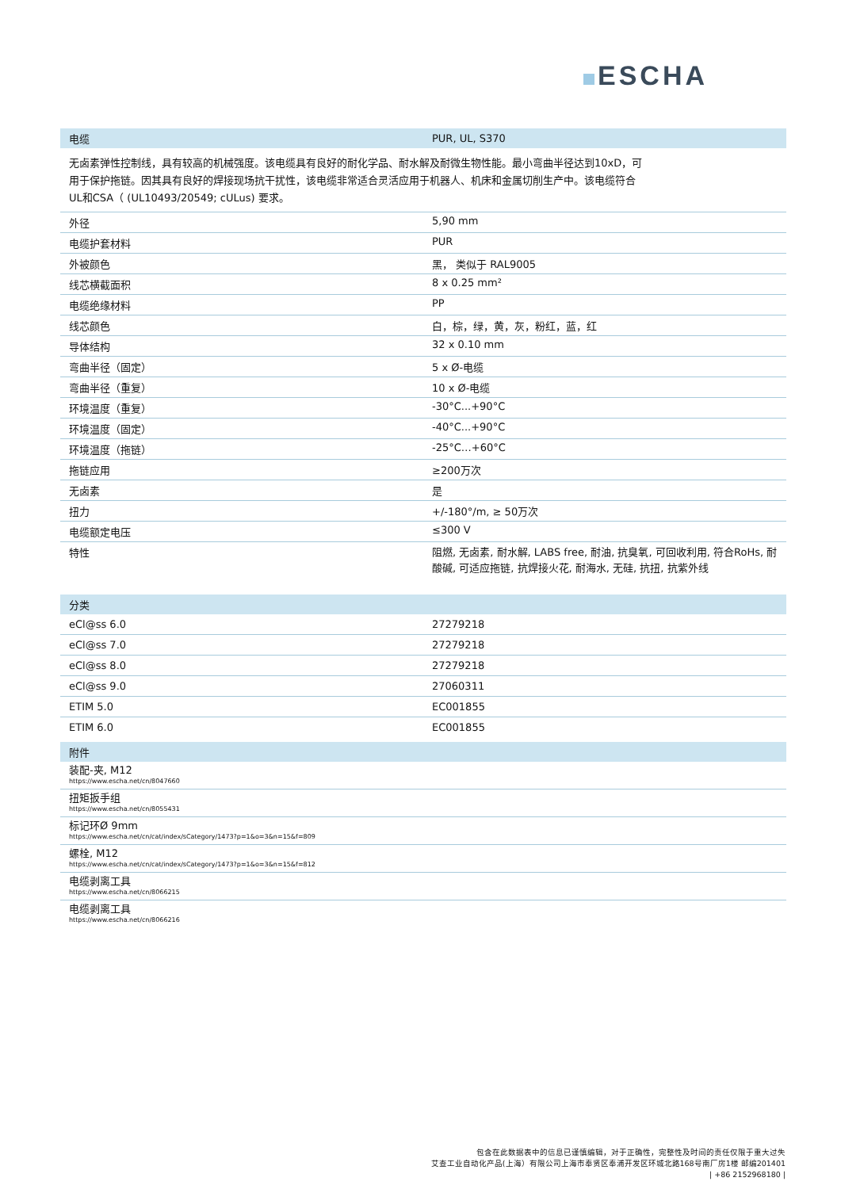ESCHA
| 电缆 | PUR, UL, S370 |
| --- | --- |
无卤素弹性控制线，具有较高的机械强度。该电缆具有良好的耐化学品、耐水解及耐微生物性能。最小弯曲半径达到10xD，可用于保护拖链。因其具有良好的焊接现场抗干扰性，该电缆非常适合灵活应用于机器人、机床和金属切削生产中。该电缆符合UL和CSA（ (UL10493/20549; cULus) 要求。
| 外径 | 5,90 mm |
| 电缆护套材料 | PUR |
| 外被颜色 | 黑， 类似于 RAL9005 |
| 线芯横截面积 | 8 x 0.25 mm² |
| 电缆绝缘材料 | PP |
| 线芯颜色 | 白，棕，绿，黄，灰，粉红，蓝，红 |
| 导体结构 | 32 x 0.10 mm |
| 弯曲半径（固定） | 5 x Ø-电缆 |
| 弯曲半径（重复） | 10 x Ø-电缆 |
| 环境温度（重复） | -30°C...+90°C |
| 环境温度（固定） | -40°C...+90°C |
| 环境温度（拖链） | -25°C…+60°C |
| 拖链应用 | ≥200万次 |
| 无卤素 | 是 |
| 扭力 | +/-180°/m, ≥ 50万次 |
| 电缆额定电压 | ≤300 V |
| 特性 | 阻燃, 无卤素, 耐水解, LABS free, 耐油, 抗臭氧, 可回收利用, 符合RoHs, 耐酸碱, 可适应拖链, 抗焊接火花, 耐海水, 无硅, 抗扭, 抗紫外线 |
| 分类 | |
| --- | --- |
| eCl@ss 6.0 | 27279218 |
| eCl@ss 7.0 | 27279218 |
| eCl@ss 8.0 | 27279218 |
| eCl@ss 9.0 | 27060311 |
| ETIM 5.0 | EC001855 |
| ETIM 6.0 | EC001855 |
| 附件 |
| --- |
| 装配-夹, M12 https://www.escha.net/cn/8047660 |
| 扭矩扳手组 https://www.escha.net/cn/8055431 |
| 标记环Ø 9mm https://www.escha.net/cn/cat/index/sCategory/1473?p=1&o=3&n=15&f=809 |
| 螺栓, M12 https://www.escha.net/cn/cat/index/sCategory/1473?p=1&o=3&n=15&f=812 |
| 电缆剥离工具 https://www.escha.net/cn/8066215 |
| 电缆剥离工具 https://www.escha.net/cn/8066216 |
包含在此数据表中的信息已谨慎编辑，对于正确性，完整性及时间的责任仅限于重大过失
艾查工业自动化产品(上海）有限公司上海市奉贤区奉浦开发区环城北路168号南厂房1楼 邮编201401
| +86 2152968180 |